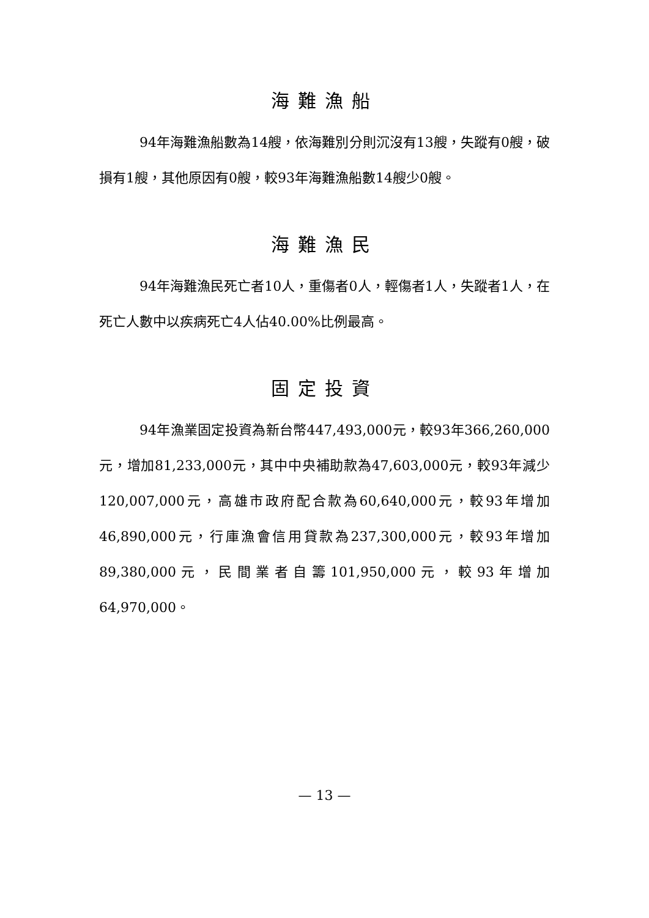海難漁船
94年海難漁船數為14艘，依海難別分則沉沒有13艘，失蹤有0艘，破損有1艘，其他原因有0艘，較93年海難漁船數14艘少0艘。
海難漁民
94年海難漁民死亡者10人，重傷者0人，輕傷者1人，失蹤者1人，在死亡人數中以疾病死亡4人佔40.00%比例最高。
固定投資
94年漁業固定投資為新台幣447,493,000元，較93年366,260,000元，增加81,233,000元，其中中央補助款為47,603,000元，較93年減少120,007,000元，高雄市政府配合款為60,640,000元，較93年增加46,890,000元，行庫漁會信用貸款為237,300,000元，較93年增加89,380,000元，民間業者自籌101,950,000元，較93年增加64,970,000。
— 13 —